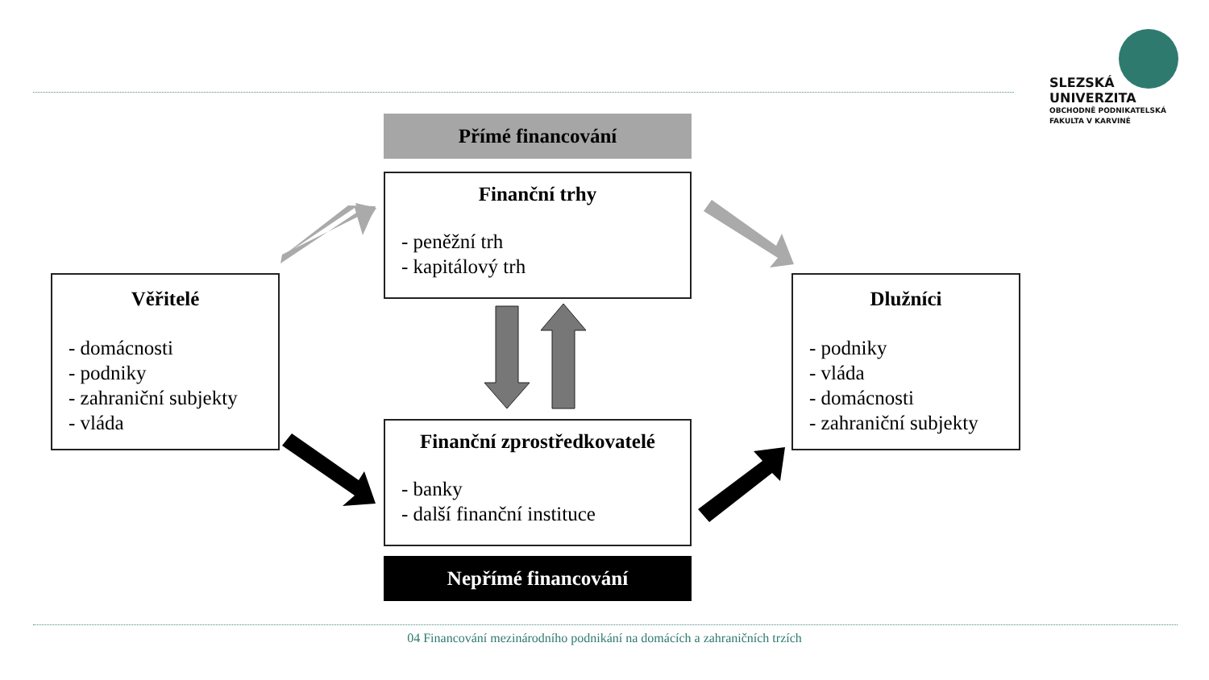Přímé financování
Finanční trhy
- peněžní trh
- kapitálový trh
Věřitelé
- domácnosti
- podniky
- zahraniční subjekty
- vláda
Dlužníci
- podniky
- vláda
- domácnosti
- zahraniční subjekty
Finanční zprostředkovatelé
- banky
- další finanční instituce
Nepřímé financování
SLEZSKÁ
UNIVERZITA
OBCHODNĚ PODNIKATELSKÁ
FAKULTA V KARVINÉ
04 Financování mezinárodního podnikání na domácích a zahraničních trzích